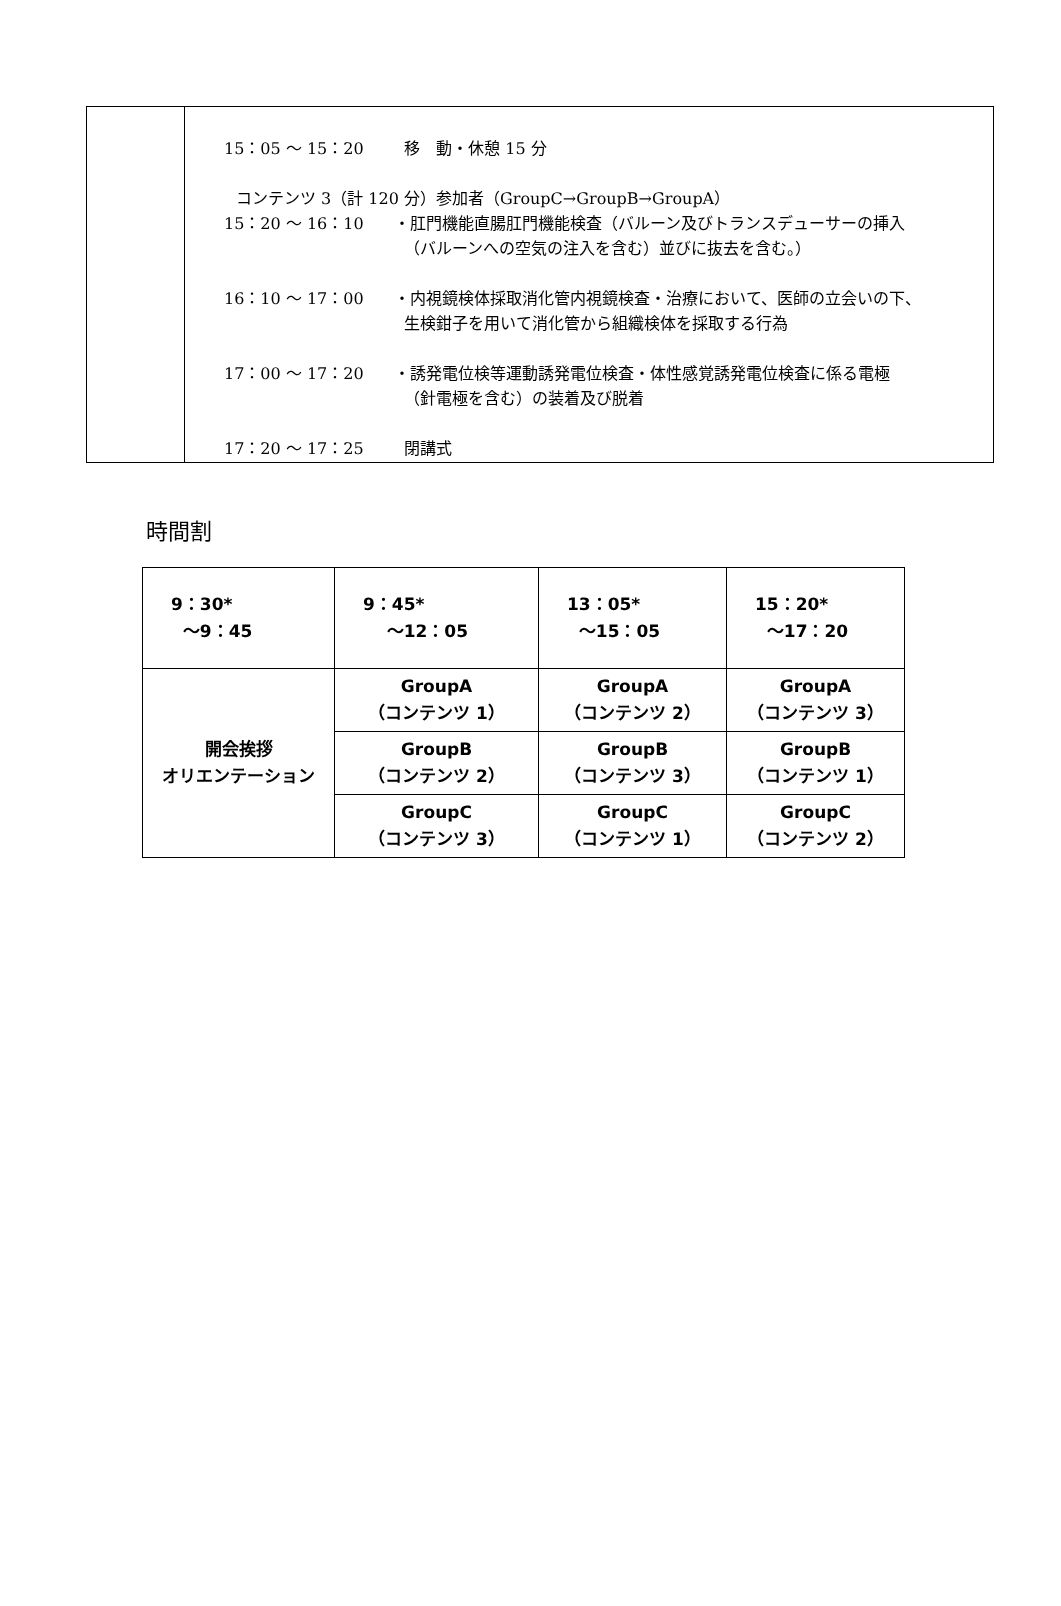| | 15：05 ～ 15：20 移 動・休憩 15 分 コンテンツ 3（計 120 分）参加者（GroupC→GroupB→GroupA） 15：20 ～ 16：10 ・肛門機能直腸肛門機能検査（バルーン及びトランスデューサーの挿入 （バルーンへの空気の注入を含む）並びに抜去を含む。） 16：10 ～ 17：00 ・内視鏡検体採取消化管内視鏡検査・治療において、医師の立会いの下、 生検鉗子を用いて消化管から組織検体を採取する行為 17：00 ～ 17：20 ・誘発電位検等運動誘発電位検査・体性感覚誘発電位検査に係る電極 （針電極を含む）の装着及び脱着 17：20 ～ 17：25 閉講式 |
時間割
| 9：30* ～9：45 | 9：45* ～12：05 | 13：05* ～15：05 | 15：20* ～17：20 |
| 開会挨拶 オリエンテーション | GroupA （コンテンツ 1） | GroupA （コンテンツ 2） | GroupA （コンテンツ 3） |
| | GroupB （コンテンツ 2） | GroupB （コンテンツ 3） | GroupB （コンテンツ 1） |
| | GroupC （コンテンツ 3） | GroupC （コンテンツ 1） | GroupC （コンテンツ 2） |